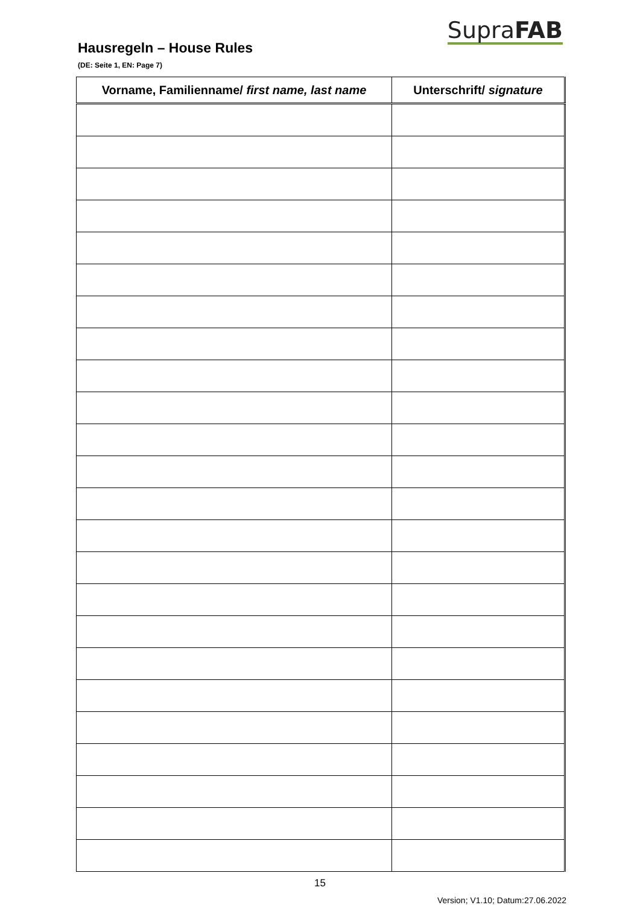SupraFAB
Hausregeln – House Rules
(DE: Seite 1, EN: Page 7)
| Vorname, Familienname/ first name, last name | Unterschrift/ signature |
| --- | --- |
15
Version; V1.10; Datum:27.06.2022